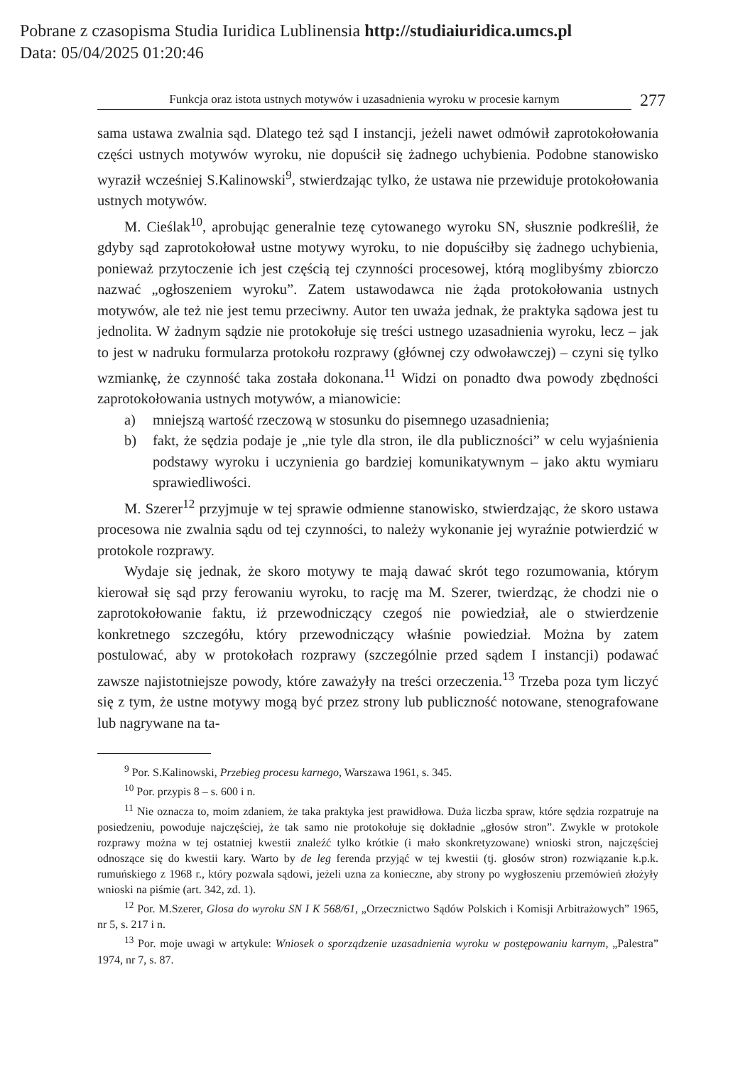Pobrane z czasopisma Studia Iuridica Lublinensia http://studiaiuridica.umcs.pl
Data: 05/04/2025 01:20:46
Funkcja oraz istota ustnych motywów i uzasadnienia wyroku w procesie karnym
277
sama ustawa zwalnia sąd. Dlatego też sąd I instancji, jeżeli nawet odmówił zaprotokołowania części ustnych motywów wyroku, nie dopuścił się żadnego uchybienia. Podobne stanowisko wyraził wcześniej S.Kalinowski<sup>9</sup>, stwierdzając tylko, że ustawa nie przewiduje protokołowania ustnych motywów.
M. Cieślak<sup>10</sup>, aprobując generalnie tezę cytowanego wyroku SN, słusznie podkreślił, że gdyby sąd zaprotokołował ustne motywy wyroku, to nie dopuściłby się żadnego uchybienia, ponieważ przytoczenie ich jest częścią tej czynności procesowej, którą moglibyśmy zbiorczo nazwać „ogłoszeniem wyroku”. Zatem ustawodawca nie żąda protokołowania ustnych motywów, ale też nie jest temu przeciwny. Autor ten uważa jednak, że praktyka sądowa jest tu jednolita. W żadnym sądzie nie protokołuje się treści ustnego uzasadnienia wyroku, lecz – jak to jest w nadruku formularza protokołu rozprawy (głównej czy odwoławczej) – czyni się tylko wzmiankę, że czynność taka została dokonana.<sup>11</sup> Widzi on ponadto dwa powody zbędności zaprotokołowania ustnych motywów, a mianowicie:
a) mniejszą wartość rzeczową w stosunku do pisemnego uzasadnienia;
b) fakt, że sędzia podaje je „nie tyle dla stron, ile dla publiczności” w celu wyjaśnienia podstawy wyroku i uczynienia go bardziej komunikatywnym – jako aktu wymiaru sprawiedliwości.
M. Szerer<sup>12</sup> przyjmuje w tej sprawie odmienne stanowisko, stwierdzając, że skoro ustawa procesowa nie zwalnia sądu od tej czynności, to należy wykonanie jej wyraźnie potwierdzić w protokole rozprawy.
Wydaje się jednak, że skoro motywy te mają dawać skrót tego rozumowania, którym kierował się sąd przy ferowaniu wyroku, to rację ma M. Szerer, twierdząc, że chodzi nie o zaprotokołowanie faktu, iż przewodniczący czegoś nie powiedział, ale o stwierdzenie konkretnego szczegółu, który przewodniczący właśnie powiedział. Można by zatem postulować, aby w protokołach rozprawy (szczególnie przed sądem I instancji) podawać zawsze najistotniejsze powody, które zaważyły na treści orzeczenia.<sup>13</sup> Trzeba poza tym liczyć się z tym, że ustne motywy mogą być przez strony lub publiczność notowane, stenografowane lub nagrywane na ta-
<sup>9</sup> Por. S.Kalinowski, Przebieg procesu karnego, Warszawa 1961, s. 345.
<sup>10</sup> Por. przypis 8 – s. 600 i n.
<sup>11</sup> Nie oznacza to, moim zdaniem, że taka praktyka jest prawidłowa. Duża liczba spraw, które sędzia rozpatruje na posiedzeniu, powoduje najczęściej, że tak samo nie protokołuje się dokładnie „głosów stron”. Zwykle w protokole rozprawy można w tej ostatniej kwestii znaleźć tylko krótkie (i mało skonkretyzowane) wnioski stron, najczęściej odnoszące się do kwestii kary. Warto by de leg ferenda przyjąć w tej kwestii (tj. głosów stron) rozwiązanie k.p.k. rumuńskiego z 1968 r., który pozwala sądowi, jeżeli uzna za konieczne, aby strony po wygłoszeniu przemówień złożyły wnioski na piśmie (art. 342, zd. 1).
<sup>12</sup> Por. M.Szerer, Glosa do wyroku SN I K 568/61, „Orzecznictwo Sądów Polskich i Komisji Arbitrażowych” 1965, nr 5, s. 217 i n.
<sup>13</sup> Por. moje uwagi w artykule: Wniosek o sporządzenie uzasadnienia wyroku w postępowaniu karnym, „Palestra” 1974, nr 7, s. 87.